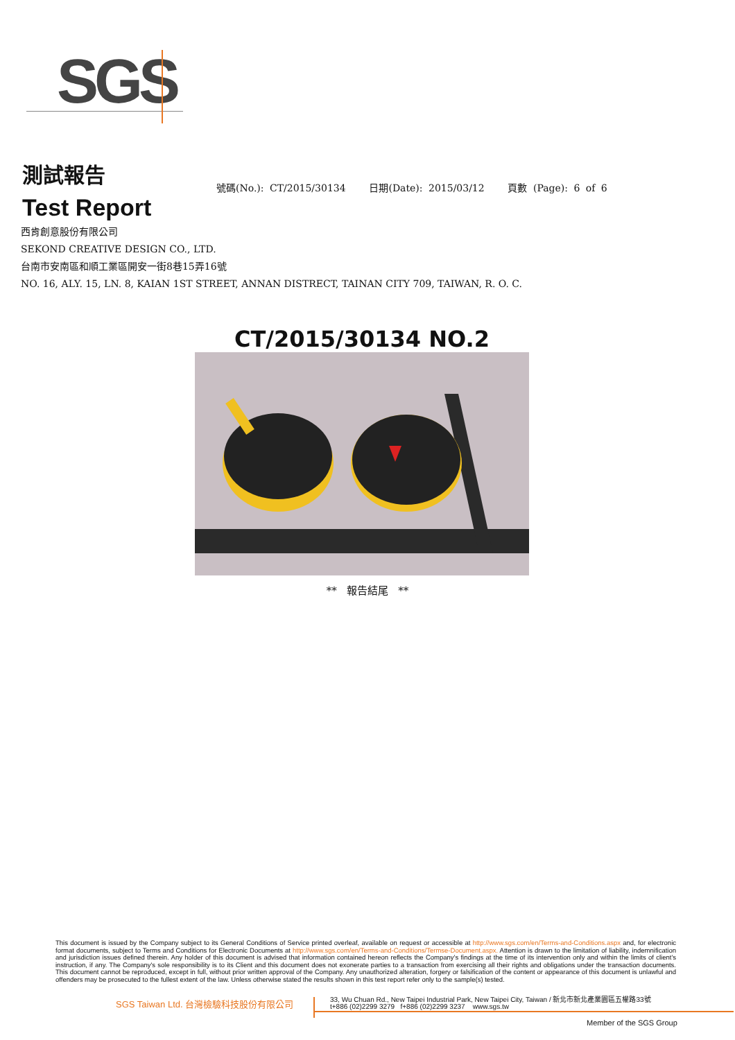SGS
測試報告
Test Report
號碼(No.): CT/2015/30134 日期(Date): 2015/03/12 頁數 (Page): 6 of 6
西肯創意股份有限公司
SEKOND CREATIVE DESIGN CO., LTD.
台南市安南區和順工業區開安一街8巷15弄16號
NO. 16, ALY. 15, LN. 8, KAIAN 1ST STREET, ANNAN DISTRECT, TAINAN CITY 709, TAIWAN, R. O. C.
CT/2015/30134 NO.2
** 報告結尾 **
This document is issued by the Company subject to its General Conditions of Service printed overleaf, available on request or accessible at http://www.sgs.com/en/Terms-and-Conditions.aspx and, for electronic format documents, subject to Terms and Conditions for Electronic Documents at http://www.sgs.com/en/Terms-and-Conditions/Termse-Document.aspx. Attention is drawn to the limitation of liability, indemnification and jurisdiction issues defined therein. Any holder of this document is advised that information contained hereon reflects the Company's findings at the time of its intervention only and within the limits of client's instruction, if any. The Company's sole responsibility is to its Client and this document does not exonerate parties to a transaction from exercising all their rights and obligations under the transaction documents. This document cannot be reproduced, except in full, without prior written approval of the Company. Any unauthorized alteration, forgery or falsification of the content or appearance of this document is unlawful and offenders may be prosecuted to the fullest extent of the law. Unless otherwise stated the results shown in this test report refer only to the sample(s) tested.
SGS Taiwan Ltd. 台灣檢驗科技股份有限公司
33, Wu Chuan Rd., New Taipei Industrial Park, New Taipei City, Taiwan / 新北市新北產業園區五權路33號
t+886 (02)2299 3279 f+886 (02)2299 3237 www.sgs.tw
Member of the SGS Group